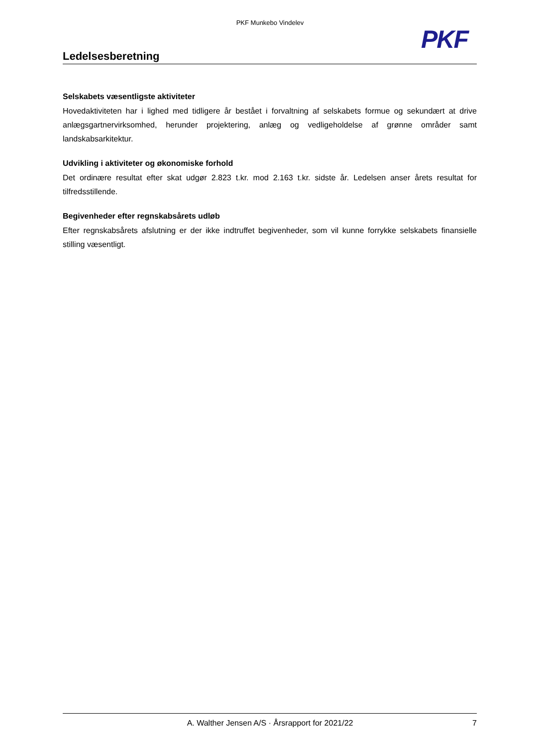PKF Munkebo Vindelev
PKF
Ledelsesberetning
Selskabets væsentligste aktiviteter
Hovedaktiviteten har i lighed med tidligere år bestået i forvaltning af selskabets formue og sekundært at drive anlægsgartnervirksomhed, herunder projektering, anlæg og vedligeholdelse af grønne områder samt landskabsarkitektur.
Udvikling i aktiviteter og økonomiske forhold
Det ordinære resultat efter skat udgør 2.823 t.kr. mod 2.163 t.kr. sidste år. Ledelsen anser årets resultat for tilfredsstillende.
Begivenheder efter regnskabsårets udløb
Efter regnskabsårets afslutning er der ikke indtruffet begivenheder, som vil kunne forrykke selskabets finansielle stilling væsentligt.
A. Walther Jensen A/S · Årsrapport for 2021/22 7